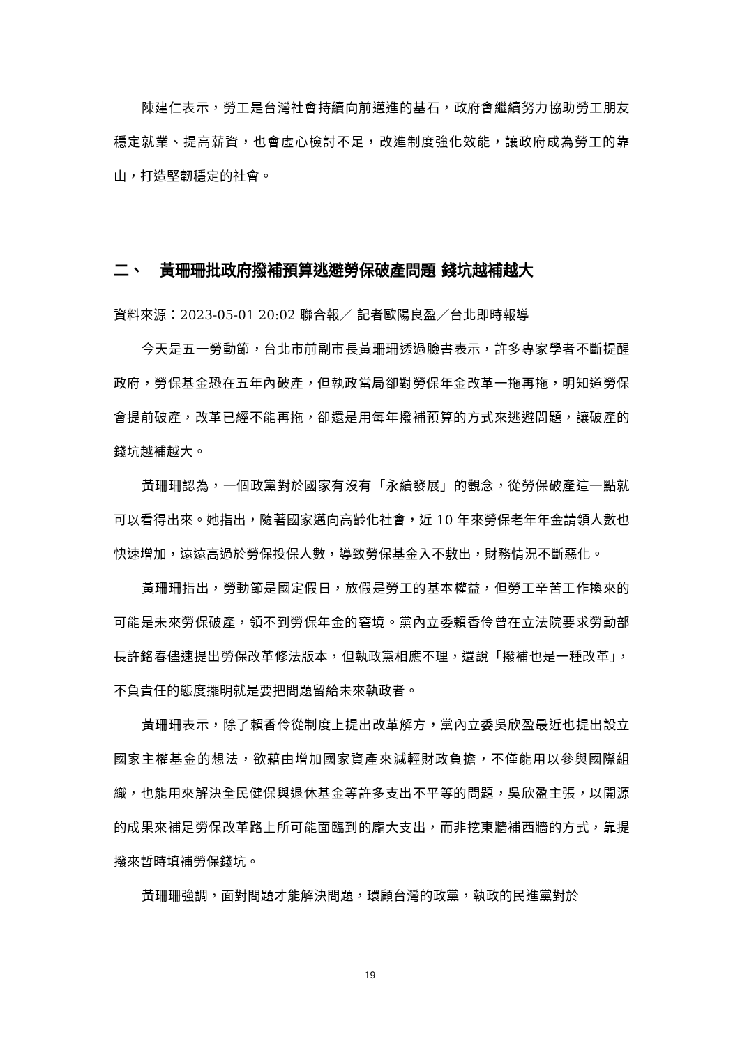陳建仁表示，勞工是台灣社會持續向前邁進的基石，政府會繼續努力協助勞工朋友穩定就業、提高薪資，也會虛心檢討不足，改進制度強化效能，讓政府成為勞工的靠山，打造堅韌穩定的社會。
二、　黃珊珊批政府撥補預算逃避勞保破產問題 錢坑越補越大
資料來源：2023-05-01 20:02 聯合報／ 記者歐陽良盈／台北即時報導
今天是五一勞動節，台北市前副市長黃珊珊透過臉書表示，許多專家學者不斷提醒政府，勞保基金恐在五年內破產，但執政當局卻對勞保年金改革一拖再拖，明知道勞保會提前破產，改革已經不能再拖，卻還是用每年撥補預算的方式來逃避問題，讓破產的錢坑越補越大。
黃珊珊認為，一個政黨對於國家有沒有「永續發展」的觀念，從勞保破產這一點就可以看得出來。她指出，隨著國家邁向高齡化社會，近 10 年來勞保老年年金請領人數也快速增加，遠遠高過於勞保投保人數，導致勞保基金入不敷出，財務情況不斷惡化。
黃珊珊指出，勞動節是國定假日，放假是勞工的基本權益，但勞工辛苦工作換來的可能是未來勞保破產，領不到勞保年金的窘境。黨內立委賴香伶曾在立法院要求勞動部長許銘春儘速提出勞保改革修法版本，但執政黨相應不理，還說「撥補也是一種改革」，不負責任的態度擺明就是要把問題留給未來執政者。
黃珊珊表示，除了賴香伶從制度上提出改革解方，黨內立委吳欣盈最近也提出設立國家主權基金的想法，欲藉由增加國家資產來減輕財政負擔，不僅能用以參與國際組織，也能用來解決全民健保與退休基金等許多支出不平等的問題，吳欣盈主張，以開源的成果來補足勞保改革路上所可能面臨到的龐大支出，而非挖東牆補西牆的方式，靠提撥來暫時填補勞保錢坑。
黃珊珊強調，面對問題才能解決問題，環顧台灣的政黨，執政的民進黨對於
19